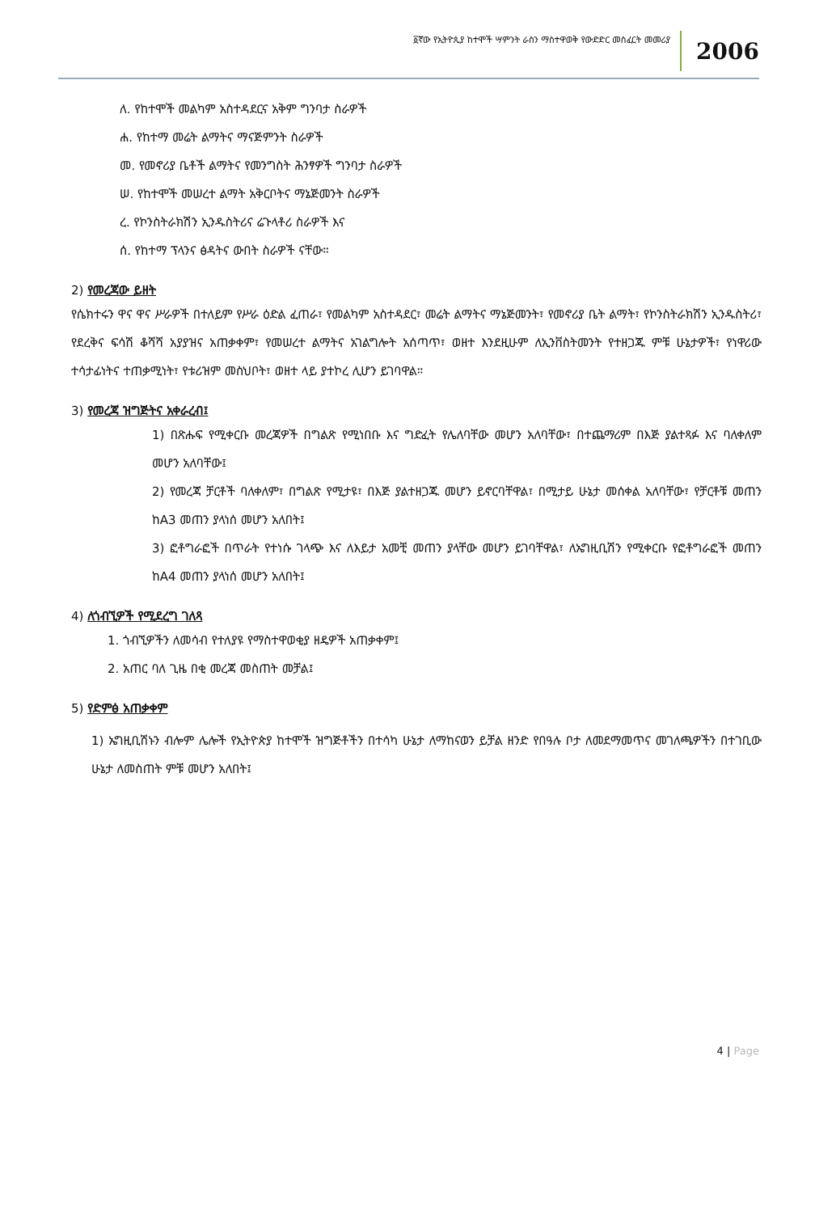፩ኛው የኢትዮጲያ ከተሞች ሣምንት ራስን ማስተዋወቅ የውድድር መስፈርት መመሪያ
2006
ለ. የከተሞች መልካም አስተዳደርና አቅም ግንባታ ስራዎች
ሐ. የከተማ መሬት ልማትና ማናጅምንት ስራዎች
መ. የመኖሪያ ቤቶች ልማትና የመንግስት ሕንፃዎች ግንባታ ስራዎች
ሠ. የከተሞች መሠረተ ልማት አቅርቦትና ማኔጅመንት ስራዎች
ረ. የኮንስትራክሽን ኢንዱስትሪና ሬጉላቶሪ ስራዎች እና
ሰ. የከተማ ፕላንና ፅዳትና ውበት ስራዎች ናቸው።
2) የመረጃው ይዘት
የሴክተሩን ዋና ዋና ሥራዎች በተለይም የሥራ ዕድል ፈጠራ፣ የመልካም አስተዳደር፣ መሬት ልማትና ማኔጅመንት፣ የመኖሪያ ቤት ልማት፣ የኮንስትራክሽን ኢንዱስትሪ፣ የደረቅና ፍሳሽ ቆሻሻ አያያዝና አጠቃቀም፣ የመሠረተ ልማትና አገልግሎት አሰጣጥ፣ ወዘተ እንደዚሁም ለኢንቨስትመንት የተዘጋጁ ምቹ ሁኔታዎች፣ የነዋሪው ተሳታፊነትና ተጠቃሚነት፣ የቱሪዝም መስህቦት፣ ወዘተ ላይ ያተኮረ ሊሆን ይገባዋል።
3) የመረጃ ዝግጅትና አቀራረብ፤
1) በጽሑፍ የሚቀርቡ መረጃዎች በግልጽ የሚነበቡ እና ግድፈት የሌለባቸው መሆን አለባቸው፣ በተጨማሪም በእጅ ያልተጻፉ እና ባለቀለም መሆን አለባቸው፤
2) የመረጃ ቻርቶች ባለቀለም፣ በግልጽ የሚታዩ፣ በእጅ ያልተዘጋጁ መሆን ይኖርባቸዋል፣ በሚታይ ሁኔታ መሰቀል አለባቸው፣ የቻርቶቹ መጠን ከA3 መጠን ያላነሰ መሆን አለበት፤
3) ፎቶግራፎች በጥራት የተነሱ ገላጭ እና ለእይታ አመቺ መጠን ያላቸው መሆን ይገባቸዋል፣ ለኤግዚቢሽን የሚቀርቡ የፎቶግራፎች መጠን ከA4 መጠን ያላነሰ መሆን አለበት፤
4) ለጎብኚዎች የሚደረግ ገለጻ
1. ጎብኚዎችን ለመሳብ የተለያዩ የማስተዋወቂያ ዘዴዎች አጠቃቀም፤
2. አጠር ባለ ጊዜ በቂ መረጃ መስጠት መቻል፤
5) የድምፅ አጠቃቀም
1) ኤግዚቢሽኑን ብሎም ሌሎች የኢትዮጵያ ከተሞች ዝግጅቶችን በተሳካ ሁኔታ ለማከናወን ይቻል ዘንድ የበዓሉ ቦታ ለመደማመጥና መገለጫዎችን በተገቢው ሁኔታ ለመስጠት ምቹ መሆን አለበት፤
4 | Page